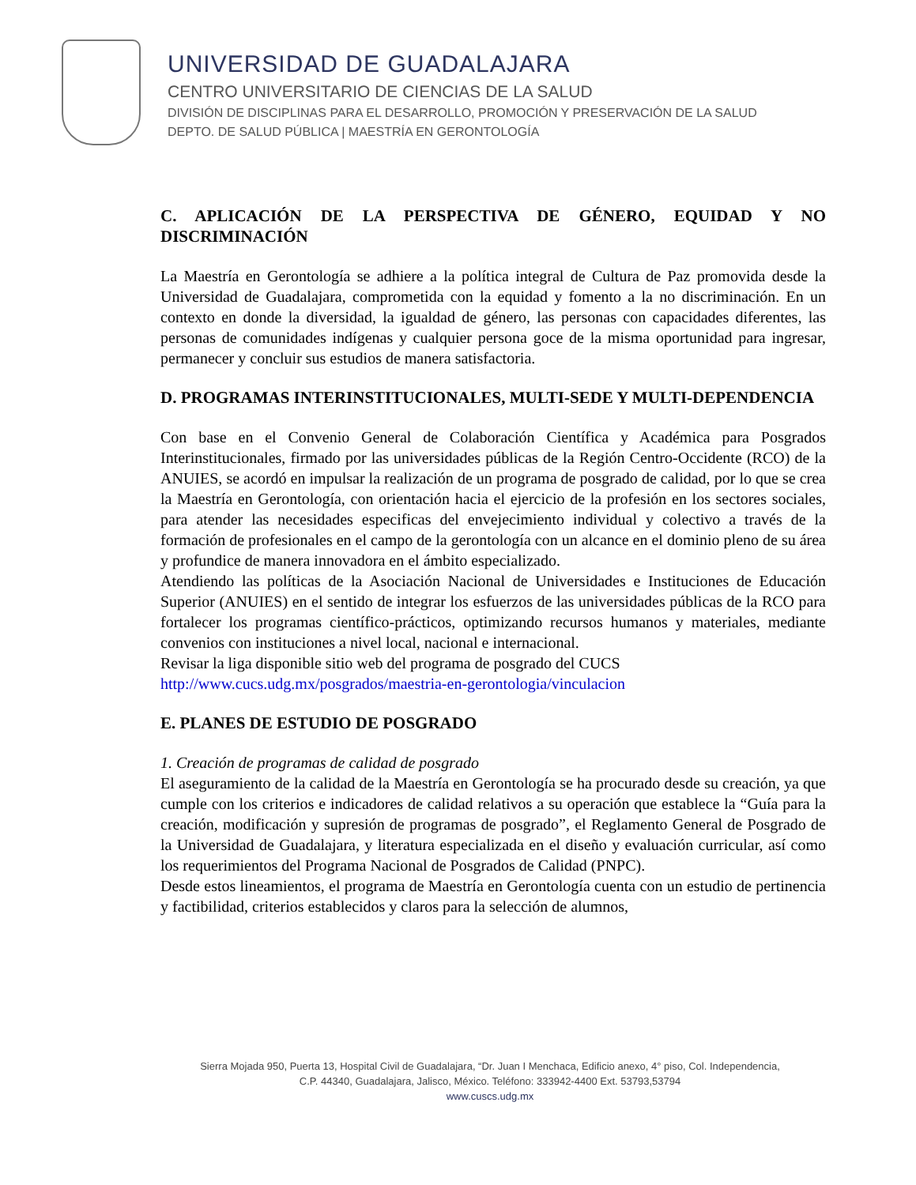UNIVERSIDAD DE GUADALAJARA
CENTRO UNIVERSITARIO DE CIENCIAS DE LA SALUD
DIVISIÓN DE DISCIPLINAS PARA EL DESARROLLO, PROMOCIÓN Y PRESERVACIÓN DE LA SALUD
DEPTO. DE SALUD PÚBLICA | MAESTRÍA EN GERONTOLOGÍA
C. APLICACIÓN DE LA PERSPECTIVA DE GÉNERO, EQUIDAD Y NO DISCRIMINACIÓN
La Maestría en Gerontología se adhiere a la política integral de Cultura de Paz promovida desde la Universidad de Guadalajara, comprometida con la equidad y fomento a la no discriminación. En un contexto en donde la diversidad, la igualdad de género, las personas con capacidades diferentes, las personas de comunidades indígenas y cualquier persona goce de la misma oportunidad para ingresar, permanecer y concluir sus estudios de manera satisfactoria.
D. PROGRAMAS INTERINSTITUCIONALES, MULTI-SEDE Y MULTI-DEPENDENCIA
Con base en el Convenio General de Colaboración Científica y Académica para Posgrados Interinstitucionales, firmado por las universidades públicas de la Región Centro-Occidente (RCO) de la ANUIES, se acordó en impulsar la realización de un programa de posgrado de calidad, por lo que se crea la Maestría en Gerontología, con orientación hacia el ejercicio de la profesión en los sectores sociales, para atender las necesidades especificas del envejecimiento individual y colectivo a través de la formación de profesionales en el campo de la gerontología con un alcance en el dominio pleno de su área y profundice de manera innovadora en el ámbito especializado.
Atendiendo las políticas de la Asociación Nacional de Universidades e Instituciones de Educación Superior (ANUIES) en el sentido de integrar los esfuerzos de las universidades públicas de la RCO para fortalecer los programas científico-prácticos, optimizando recursos humanos y materiales, mediante convenios con instituciones a nivel local, nacional e internacional.
Revisar la liga disponible sitio web del programa de posgrado del CUCS
http://www.cucs.udg.mx/posgrados/maestria-en-gerontologia/vinculacion
E. PLANES DE ESTUDIO DE POSGRADO
1. Creación de programas de calidad de posgrado
El aseguramiento de la calidad de la Maestría en Gerontología se ha procurado desde su creación, ya que cumple con los criterios e indicadores de calidad relativos a su operación que establece la “Guía para la creación, modificación y supresión de programas de posgrado”, el Reglamento General de Posgrado de la Universidad de Guadalajara, y literatura especializada en el diseño y evaluación curricular, así como los requerimientos del Programa Nacional de Posgrados de Calidad (PNPC).
Desde estos lineamientos, el programa de Maestría en Gerontología cuenta con un estudio de pertinencia y factibilidad, criterios establecidos y claros para la selección de alumnos,
Sierra Mojada 950, Puerta 13, Hospital Civil de Guadalajara, “Dr. Juan I Menchaca, Edificio anexo, 4° piso, Col. Independencia,
C.P. 44340, Guadalajara, Jalisco, México. Teléfono: 333942-4400 Ext. 53793,53794
www.cuscs.udg.mx